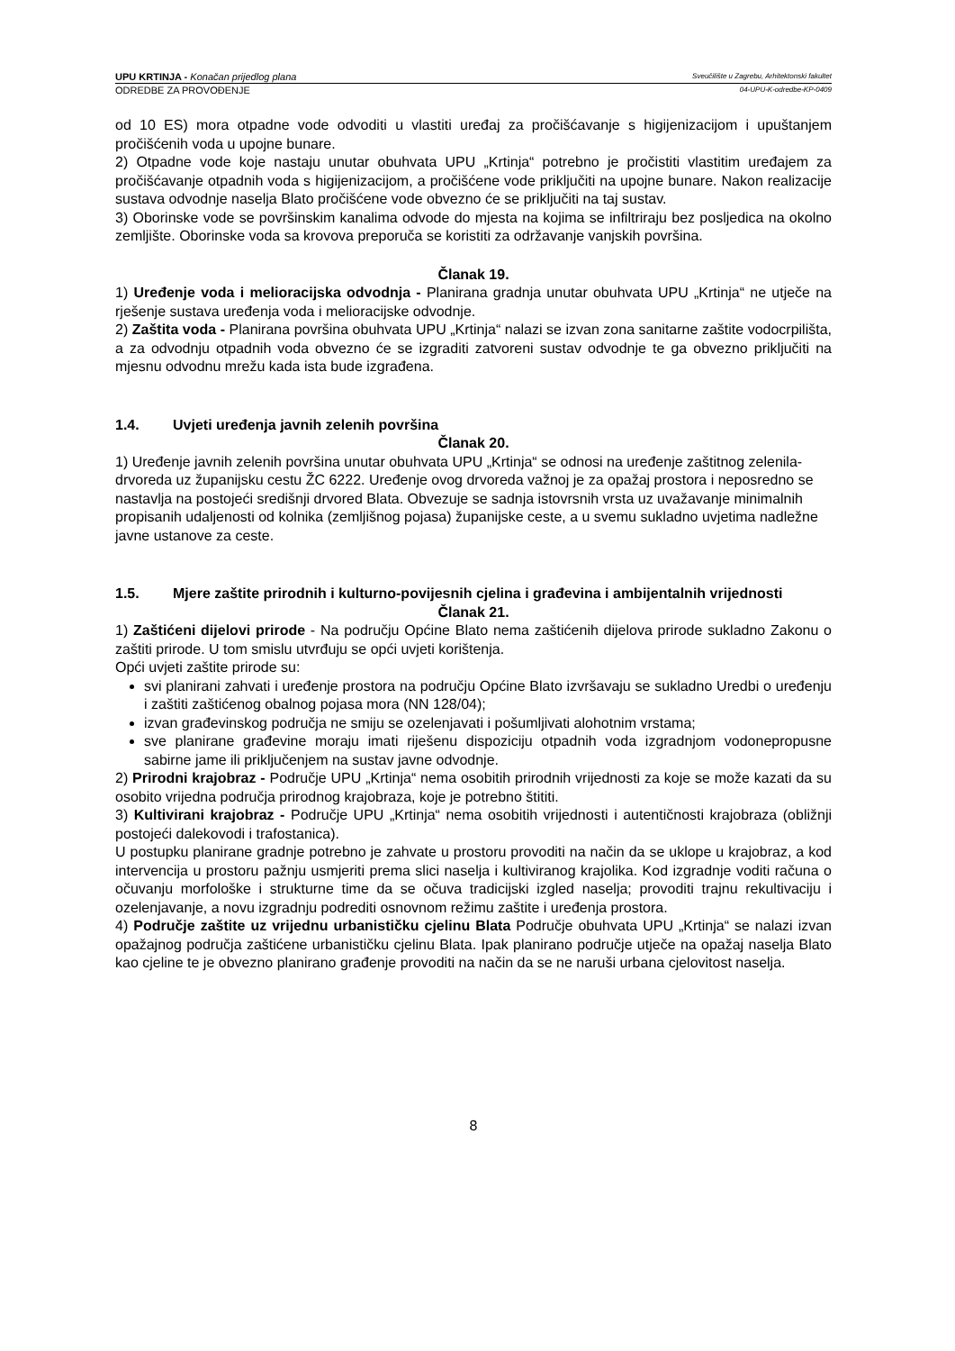UPU KRTINJA - Konačan prijedlog plana Sveučilište u Zagrebu, Arhitektonski fakultet
ODREDBE ZA PROVOĐENJE 04-UPU-K-odredbe-KP-0409
od 10 ES) mora otpadne vode odvoditi u vlastiti uređaj za pročišćavanje s higijenizacijom i upuštanjem pročišćenih voda u upojne bunare.
2) Otpadne vode koje nastaju unutar obuhvata UPU „Krtinja“ potrebno je pročistiti vlastitim uređajem za pročišćavanje otpadnih voda s higijenizacijom, a pročišćene vode priključiti na upojne bunare. Nakon realizacije sustava odvodnje naselja Blato pročišćene vode obvezno će se priključiti na taj sustav.
3) Oborinske vode se površinskim kanalima odvode do mjesta na kojima se infiltriraju bez posljedica na okolno zemljište. Oborinske voda sa krovova preporuča se koristiti za održavanje vanjskih površina.
Članak 19.
1) Uređenje voda i melioracijska odvodnja - Planirana gradnja unutar obuhvata UPU „Krtinja“ ne utječe na rješenje sustava uređenja voda i melioracijske odvodnje.
2) Zaštita voda - Planirana površina obuhvata UPU „Krtinja“ nalazi se izvan zona sanitarne zaštite vodocrpilišta, a za odvodnju otpadnih voda obvezno će se izgraditi zatvoreni sustav odvodnje te ga obvezno priključiti na mjesnu odvodnu mrežu kada ista bude izgrađena.
1.4. Uvjeti uređenja javnih zelenih površina
Članak 20.
1) Uređenje javnih zelenih površina unutar obuhvata UPU „Krtinja“ se odnosi na uređenje zaštitnog zelenila- drvoreda uz županijsku cestu ŽC 6222. Uređenje ovog drvoreda važnoj je za opažaj prostora i neposredno se nastavlja na postojeći središnji drvored Blata. Obvezuje se sadnja istovrsnih vrsta uz uvažavanje minimalnih propisanih udaljenosti od kolnika (zemljišnog pojasa) županijske ceste, a u svemu sukladno uvjetima nadležne javne ustanove za ceste.
1.5. Mjere zaštite prirodnih i kulturno-povijesnih cjelina i građevina i ambijentalnih vrijednosti
Članak 21.
1) Zaštićeni dijelovi prirode - Na području Općine Blato nema zaštićenih dijelova prirode sukladno Zakonu o zaštiti prirode. U tom smislu utvrđuju se opći uvjeti korištenja.
Opći uvjeti zaštite prirode su:
svi planirani zahvati i uređenje prostora na području Općine Blato izvršavaju se sukladno Uredbi o uređenju i zaštiti zaštićenog obalnog pojasa mora (NN 128/04);
izvan građevinskog područja ne smiju se ozelenjavati i pošumljivati alohotnim vrstama;
sve planirane građevine moraju imati riješenu dispoziciju otpadnih voda izgradnjom vodonepropusne sabirne jame ili priključenjem na sustav javne odvodnje.
2) Prirodni krajobraz - Područje UPU „Krtinja“ nema osobitih prirodnih vrijednosti za koje se može kazati da su osobito vrijedna područja prirodnog krajobraza, koje je potrebno štititi.
3) Kultivirani krajobraz - Područje UPU „Krtinja“ nema osobitih vrijednosti i autentičnosti krajobraza (obližnji postojeći dalekovodi i trafostanica).
U postupku planirane gradnje potrebno je zahvate u prostoru provoditi na način da se uklope u krajobraz, a kod intervencija u prostoru pažnju usmjeriti prema slici naselja i kultiviranog krajolika. Kod izgradnje voditi računa o očuvanju morfološke i strukturne time da se očuva tradicijski izgled naselja; provoditi trajnu rekultivaciju i ozelenjavanje, a novu izgradnju podrediti osnovnom režimu zaštite i uređenja prostora.
4) Područje zaštite uz vrijednu urbanističku cjelinu Blata Područje obuhvata UPU „Krtinja“ se nalazi izvan opažajnog područja zaštićene urbanističku cjelinu Blata. Ipak planirano područje utječe na opažaj naselja Blato kao cjeline te je obvezno planirano građenje provoditi na način da se ne naruši urbana cjelovitost naselja.
8